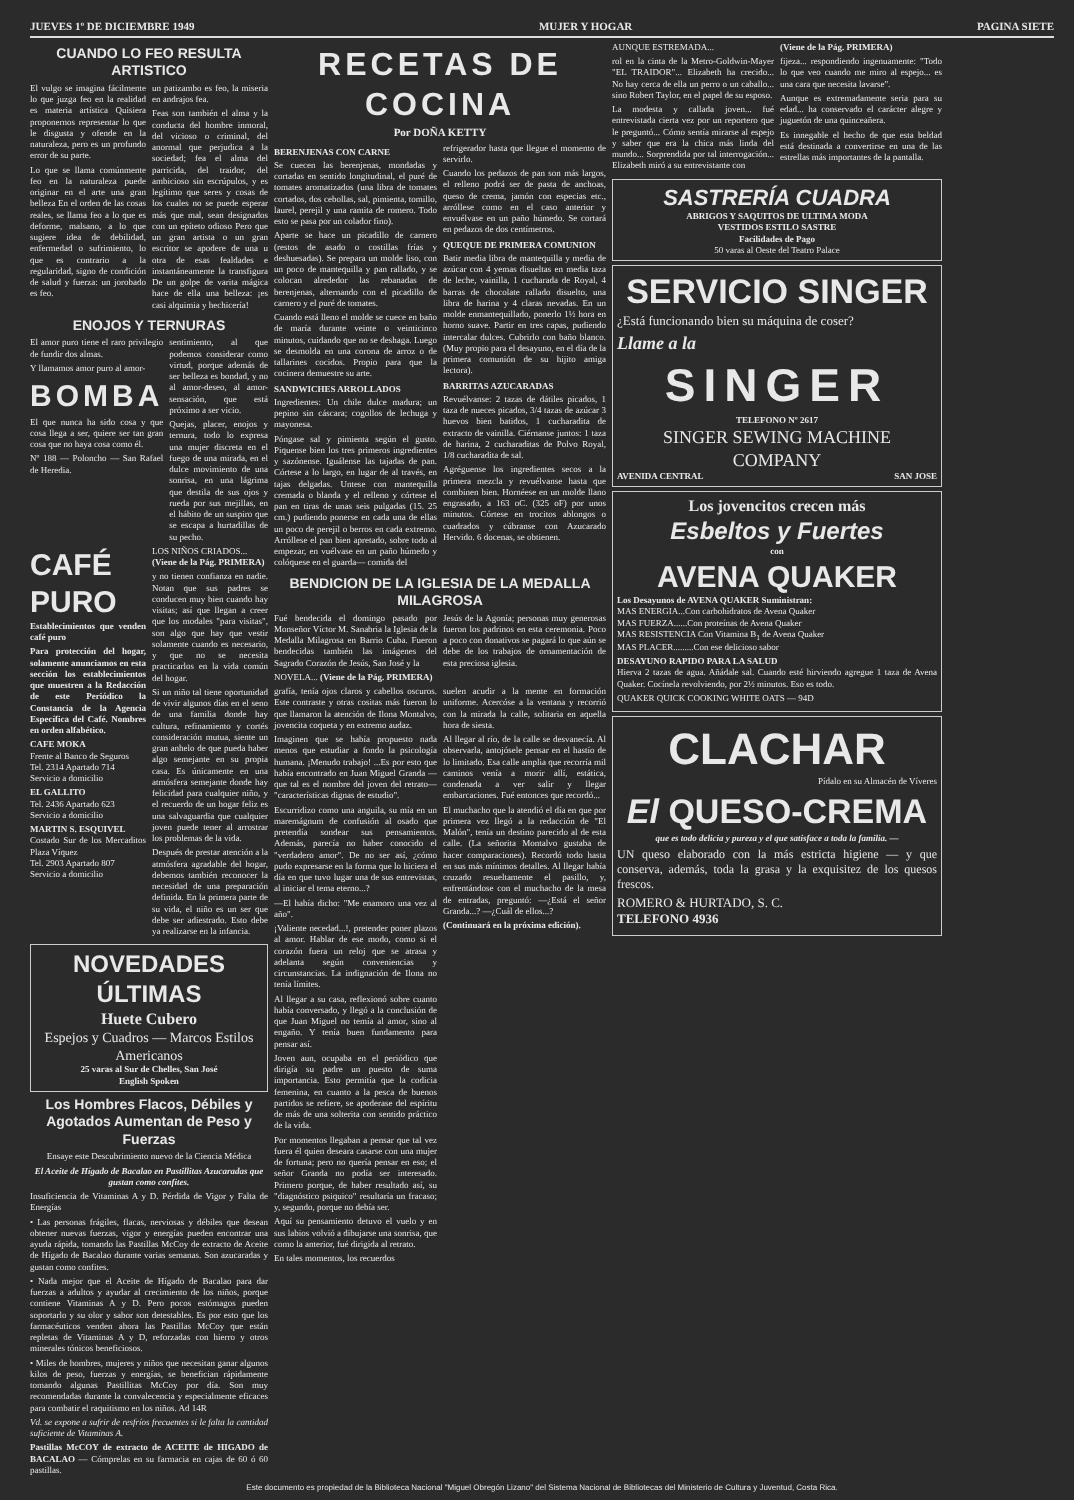JUEVES 1º DE DICIEMBRE 1949 MUJER Y HOGAR PAGINA SIETE
CUANDO LO FEO RESULTA ARTISTICO
El vulgo se imagina fácilmente lo que juzga feo en la realidad es materia artística Quisiera proponernos representar lo que le disgusta y ofende en la naturaleza, pero es un profundo error de su parte.
Lo que se llama comúnmente feo en la naturaleza puede originar en el arte una gran belleza En el orden de las cosas reales, se llama feo a lo que es deforme, malsano, a lo que sugiere idea de debilidad, enfermedad o sufrimiento, lo que es contrario a la regularidad, signo de condición de salud y fuerza: un jorobado es feo.
un patizambo es feo, la miseria en andrajos fea.
Feas son también el alma y la conducta del hombre inmoral, del vicioso o criminal, del anormal que perjudica a la sociedad; fea el alma del parricida, del traidor, del ambicioso sin escrúpulos, y es legítimo que seres y cosas de los cuales no se puede esperar más que mal, sean designados con un epíteto odioso Pero que un gran artista o un gran escritor se apodere de una u otra de esas fealdades e instantáneamente la transfigura De un golpe de varita mágica hace de ella una belleza: ¡es casi alquimia y hechicería!
ENOJOS Y TERNURAS
El amor puro tiene el raro privilegio de fundir dos almas.
Y llamamos amor puro al amor-
BOMBA
El que nunca ha sido cosa y que cosa llega a ser, quiere ser tan gran cosa que no haya cosa como él.
Nº 188 — Poloncho — San Rafael de Heredia.
sentimiento, al que podemos considerar como virtud, porque además de ser belleza es bondad, y no al amor-deseo, al amor-sensación, que está próximo a ser vicio.
Quejas, placer, enojos y ternura, todo lo expresa una mujer discreta en el fuego de una mirada, en el dulce movimiento de una sonrisa, en una lágrima que destila de sus ojos y rueda por sus mejillas, en el hábito de un suspiro que se escapa a hurtadillas de su pecho.
CAFÉ PURO
Establecimientos que venden café puro
Para protección del hogar, solamente anunciamos en esta sección los establecimientos que muestren a la Redacción de este Periódico la Constancia de la Agencia Específica del Café. Nombres en orden alfabético.
CAFE MOKA
Frente al Banco de Seguros
Tel. 2314 Apartado 714
Servicio a domicilio
EL GALLITO
Tel. 2436 Apartado 623
Servicio a domicilio
MARTIN S. ESQUIVEL
Costado Sur de los Mercaditos Plaza Víquez
Tel. 2903 Apartado 807
Servicio a domicilio
LOS NIÑOS CRIADOS...
(Viene de la Pág. PRIMERA)
y no tienen confianza en nadie. Notan que sus padres se conducen muy bien cuando hay visitas; así que llegan a creer que los modales "para visitas", son algo que hay que vestir solamente cuando es necesario, y que no se necesita practicarlos en la vida común del hogar.
Si un niño tal tiene oportunidad de vivir algunos días en el seno de una familia donde hay cultura, refinamiento y cortés consideración mutua, siente un gran anhelo de que pueda haber algo semejante en su propia casa. Es únicamente en una atmósfera semejante donde hay felicidad para cualquier niño, y el recuerdo de un hogar feliz es una salvaguardia que cualquier joven puede tener al arrostrar los problemas de la vida.
Después de prestar atención a la atmósfera agradable del hogar, debemos también reconocer la necesidad de una preparación definida. En la primera parte de su vida, el niño es un ser que debe ser adiestrado. Esto debe ya realizarse en la infancia.
NOVEDADES ÚLTIMAS
Huete Cubero
Espejos y Cuadros — Marcos Estilos Americanos
25 varas al Sur de Chelles, San José
English Spoken
Los Hombres Flacos, Débiles y Agotados Aumentan de Peso y Fuerzas
Ensaye este Descubrimiento nuevo de la Ciencia Médica
El Aceite de Hígado de Bacalao en Pastillitas Azucaradas que gustan como confites.
Insuficiencia de Vitaminas A y D. Pérdida de Vigor y Falta de Energías
• Las personas frágiles, flacas, nerviosas y débiles que desean obtener nuevas fuerzas, vigor y energías pueden encontrar una ayuda rápida, tomando las Pastillas McCoy de extracto de Aceite de Hígado de Bacalao durante varias semanas. Son azucaradas y gustan como confites.
• Nada mejor que el Aceite de Hígado de Bacalao para dar fuerzas a adultos y ayudar al crecimiento de los niños, porque contiene Vitaminas A y D. Pero pocos estómagos pueden soportarlo y su olor y sabor son detestables. Es por esto que los farmacéuticos venden ahora las Pastillas McCoy que están repletas de Vitaminas A y D, reforzadas con hierro y otros minerales tónicos beneficiosos.
• Miles de hombres, mujeres y niños que necesitan ganar algunos kilos de peso, fuerzas y energías, se benefician rápidamente tomando algunas Pastillitas McCoy por día. Son muy recomendadas durante la convalecencia y especialmente eficaces para combatir el raquitismo en los niños. Ad 14R
Vd. se expone a sufrir de resfríos frecuentes si le falta la cantidad suficiente de Vitaminas A.
Pastillas McCOY de extracto de ACEITE de HIGADO de BACALAO — Cómprelas en su farmacia en cajas de 60 ó 60 pastillas.
RECETAS DE COCINA
Por DOÑA KETTY
BERENJENAS CON CARNE
Se cuecen las berenjenas, mondadas y cortadas en sentido longitudinal, el puré de tomates aromatizados (una libra de tomates cortados, dos cebollas, sal, pimienta, tomillo, laurel, perejil y una ramita de romero. Todo esto se pasa por un colador fino).
Aparte se hace un picadillo de carnero (restos de asado o costillas frías y deshuesadas). Se prepara un molde liso, con un poco de mantequilla y pan rallado, y se colocan alrededor las rebanadas de berenjenas, alternando con el picadillo de carnero y el puré de tomates.
Cuando está lleno el molde se cuece en baño de maría durante veinte o veinticinco minutos, cuidando que no se deshaga. Luego se desmolda en una corona de arroz o de tallarines cocidos. Propio para que la cocinera demuestre su arte.
SANDWICHES ARROLLADOS
Ingredientes: Un chile dulce madura; un pepino sin cáscara; cogollos de lechuga y mayonesa.
Póngase sal y pimienta según el gusto. Piquense bien los tres primeros ingredientes y sazónense. Iguálense las tajadas de pan. Córtese a lo largo, en lugar de al través, en tajas delgadas. Untese con mantequilla cremada o blanda y el relleno y córtese el pan en tiras de unas seis pulgadas (15. 25 cm.) pudiendo ponerse en cada una de ellas un poco de perejil o berros en cada extremo. Arróllese el pan bien apretado, sobre todo al empezar, en vuélvase en un paño húmedo y colóquese en el guarda— comida del
refrigerador hasta que llegue el momento de servirlo.
Cuando los pedazos de pan son más largos, el relleno podrá ser de pasta de anchoas, queso de crema, jamón con especias etc., arróllese como en el caso anterior y envuélvase en un paño húmedo. Se cortará en pedazos de dos centímetros.
QUEQUE DE PRIMERA COMUNION
Batir media libra de mantequilla y media de azúcar con 4 yemas disueltas en media taza de leche, vainilla, 1 cucharada de Royal, 4 barras de chocolate rallado disuelto, una libra de harina y 4 claras nevadas. En un molde enmantequillado, ponerlo 1½ hora en horno suave. Partir en tres capas, pudiendo intercalar dulces. Cubrirlo con baño blanco. (Muy propio para el desayuno, en el día de la primera comunión de su hijito amiga lectora).
BARRITAS AZUCARADAS
Revuélvanse: 2 tazas de dátiles picados, 1 taza de nueces picados, 3/4 tazas de azúcar 3 huevos bien batidos, 1 cucharadita de extracto de vainilla. Ciérnanse juntos: 1 taza de harina, 2 cucharaditas de Polvo Royal, 1/8 cucharadita de sal.
Agréguense los ingredientes secos a la primera mezcla y revuélvanse hasta que combinen bien. Hornéese en un molde llano engrasado, a 163 oC. (325 oF) por unos minutos. Córtese en trocitos ablongos o cuadrados y cúbranse con Azucarado Hervido. 6 docenas, se obtienen.
BENDICION DE LA IGLESIA DE LA MEDALLA MILAGROSA
Fué bendecida el domingo pasado por Monseñor Víctor M. Sanabria la Iglesia de la Medalla Milagrosa en Barrio Cuba. Fueron bendecidas también las imágenes del Sagrado Corazón de Jesús, San José y la
Jesús de la Agonía; personas muy generosas fueron los padrinos en esta ceremonia. Poco a poco con donativos se pagará lo que aún se debe de los trabajos de ornamentación de esta preciosa iglesia.
NOVELA... (Viene de la Pág. PRIMERA)
grafía, tenía ojos claros y cabellos oscuros. Este contraste y otras cositas más fueron lo que llamaron la atención de Ilona Montalvo, jovencita coqueta y en extremo audaz.
Imaginen que se había propuesto nada menos que estudiar a fondo la psicología humana. ¡Menudo trabajo! ...Es por esto que había encontrado en Juan Miguel Granda — que tal es el nombre del joven del retrato— "características dignas de estudio".
Escurridizo como una anguila, su mía en un maremágnum de confusión al osado que pretendía sondear sus pensamientos. Además, parecía no haber conocido el "verdadero amor". De no ser así, ¿cómo pudo expresarse en la forma que lo hiciera el día en que tuvo lugar una de sus entrevistas, al iniciar el tema eterno...?
—El había dicho: "Me enamoro una vez al año".
¡Valiente necedad...!, pretender poner plazos al amor. Hablar de ese modo, como si el corazón fuera un reloj que se atrasa y adelanta según conveniencias y circunstancias. La indignación de Ilona no tenía límites.
Al llegar a su casa, reflexionó sobre cuanto había conversado, y llegó a la conclusión de que Juan Miguel no temía al amor, sino al engaño. Y tenía buen fundamento para pensar así.
Joven aun, ocupaba en el periódico que dirigía su padre un puesto de suma importancia. Esto permitía que la codicia femenina, en cuanto a la pesca de buenos partidos se refiere, se apoderase del espíritu de más de una solterita con sentido práctico de la vida.
Por momentos llegaban a pensar que tal vez fuera él quien deseara casarse con una mujer de fortuna; pero no quería pensar en eso; el señor Granda no podía ser interesado. Primero porque, de haber resultado así, su "diagnóstico psiquico" resultaría un fracaso; y, segundo, porque no debía ser.
Aquí su pensamiento detuvo el vuelo y en sus labios volvió a dibujarse una sonrisa, que como la anterior, fué dirigida al retrato.
En tales momentos, los recuerdos
suelen acudir a la mente en formación uniforme. Acercóse a la ventana y recorrió con la mirada la calle, solitaria en aquella hora de siesta.
Al llegar al río, de la calle se desvanecía. Al observarla, antojósele pensar en el hastío de lo limitado. Esa calle amplia que recorría mil caminos venía a morir allí, estática, condenada a ver salir y llegar embarcaciones. Fué entonces que recordó...
El muchacho que la atendió el día en que por primera vez llegó a la redacción de "El Malón", tenía un destino parecido al de esta calle. (La señorita Montalvo gustaba de hacer comparaciones). Recordó todo hasta en sus más mínimos detalles. Al llegar había cruzado resueltamente el pasillo, y, enfrentándose con el muchacho de la mesa de entradas, preguntó: —¿Está el señor Granda...? —¿Cuál de ellos...?
(Continuará en la próxima edición).
AUNQUE ESTREMADA...
rol en la cinta de la Metro-Goldwin-Mayer "EL TRAIDOR"... Elizabeth ha crecido... No hay cerca de ella un perro o un caballo... sino Robert Taylor, en el papel de su esposo.
La modesta y callada joven... fué entrevistada cierta vez por un reportero que le preguntó... Cómo sentía mirarse al espejo y saber que era la chica más linda del mundo... Sorprendida por tal interrogación... Elizabeth miró a su entrevistante con
(Viene de la Pág. PRIMERA)
fijeza... respondiendo ingenuamente: "Todo lo que veo cuando me miro al espejo... es una cara que necesita lavarse".
Aunque es extremadamente seria para su edad... ha conservado el carácter alegre y juguetón de una quinceañera.
Es innegable el hecho de que esta beldad está destinada a convertirse en una de las estrellas más importantes de la pantalla.
SASTRERÍA CUADRA
ABRIGOS Y SAQUITOS DE ULTIMA MODA
VESTIDOS ESTILO SASTRE
Facilidades de Pago
50 varas al Oeste del Teatro Palace
SERVICIO SINGER
¿Está funcionando bien su máquina de coser?
Llame a la
SINGER
TELEFONO Nº 2617
SINGER SEWING MACHINE COMPANY
AVENIDA CENTRAL SAN JOSE
Los jovencitos crecen más
Esbeltos y Fuertes
con
AVENA QUAKER
Los Desayunos de AVENA QUAKER Suministran:
MAS ENERGIA...Con carbohidratos de Avena Quaker
MAS FUERZA......Con proteínas de Avena Quaker
MAS RESISTENCIA Con Vitamina B<sub>1</sub> de Avena Quaker
MAS PLACER.........Con ese delicioso sabor
DESAYUNO RAPIDO PARA LA SALUD
Hierva 2 tazas de agua. Añádale sal. Cuando esté hirviendo agregue 1 taza de Avena Quaker. Cocínela revolviendo, por 2½ minutos. Eso es todo.
QUAKER QUICK COOKING WHITE OATS — 94D
CLACHAR
Pídalo en su Almacén de Víveres
El QUESO-CREMA
que es todo delicia y pureza y el que satisface a toda la familia. —
UN queso elaborado con la más estricta higiene — y que conserva, además, toda la grasa y la exquisitez de los quesos frescos.
ROMERO & HURTADO, S. C.
TELEFONO 4936
Este documento es propiedad de la Biblioteca Nacional "Miguel Obregón Lizano" del Sistema Nacional de Bibliotecas del Ministerio de Cultura y Juventud, Costa Rica.